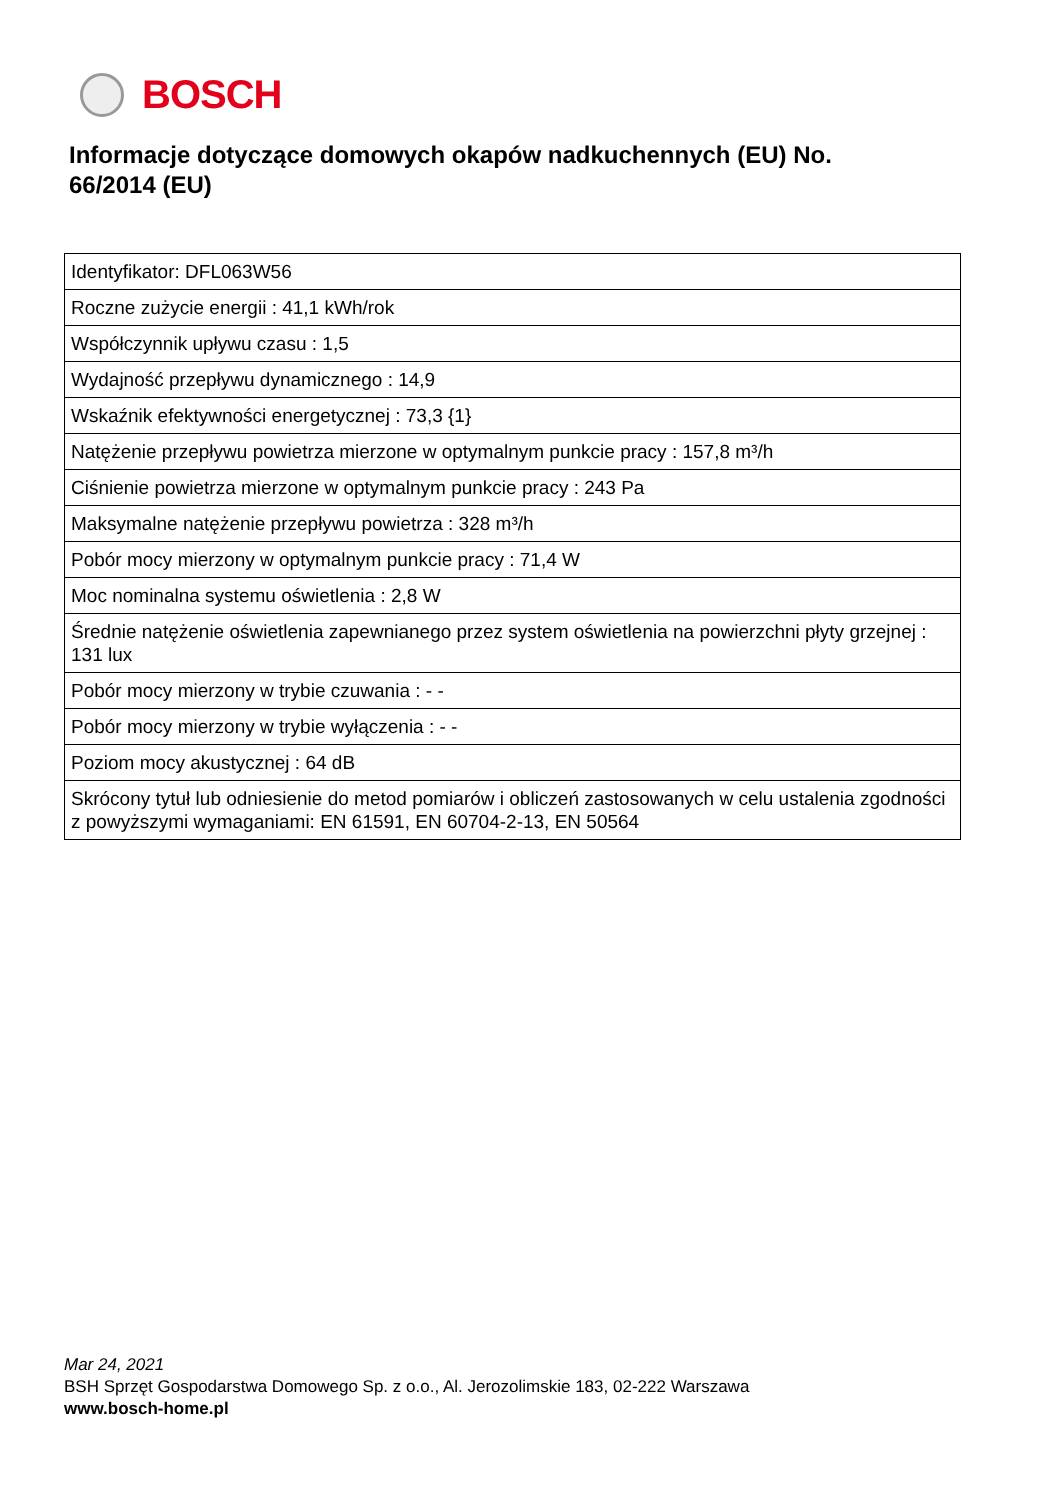BOSCH
Informacje dotyczące domowych okapów nadkuchennych (EU) No. 66/2014 (EU)
| Identyfikator: DFL063W56 |
| Roczne zużycie energii : 41,1 kWh/rok |
| Współczynnik upływu czasu : 1,5 |
| Wydajność przepływu dynamicznego : 14,9 |
| Wskaźnik efektywności energetycznej : 73,3 {1} |
| Natężenie przepływu powietrza mierzone w optymalnym punkcie pracy : 157,8 m³/h |
| Ciśnienie powietrza mierzone w optymalnym punkcie pracy : 243 Pa |
| Maksymalne natężenie przepływu powietrza : 328 m³/h |
| Pobór mocy mierzony w optymalnym punkcie pracy : 71,4 W |
| Moc nominalna systemu oświetlenia : 2,8 W |
| Średnie natężenie oświetlenia zapewnianego przez system oświetlenia na powierzchni płyty grzejnej : 131 lux |
| Pobór mocy mierzony w trybie czuwania : - - |
| Pobór mocy mierzony w trybie wyłączenia : - - |
| Poziom mocy akustycznej : 64 dB |
| Skrócony tytuł lub odniesienie do metod pomiarów i obliczeń zastosowanych w celu ustalenia zgodności z powyższymi wymaganiami: EN 61591, EN 60704-2-13, EN 50564 |
Mar 24, 2021
BSH Sprzęt Gospodarstwa Domowego Sp. z o.o., Al. Jerozolimskie 183, 02-222 Warszawa
www.bosch-home.pl